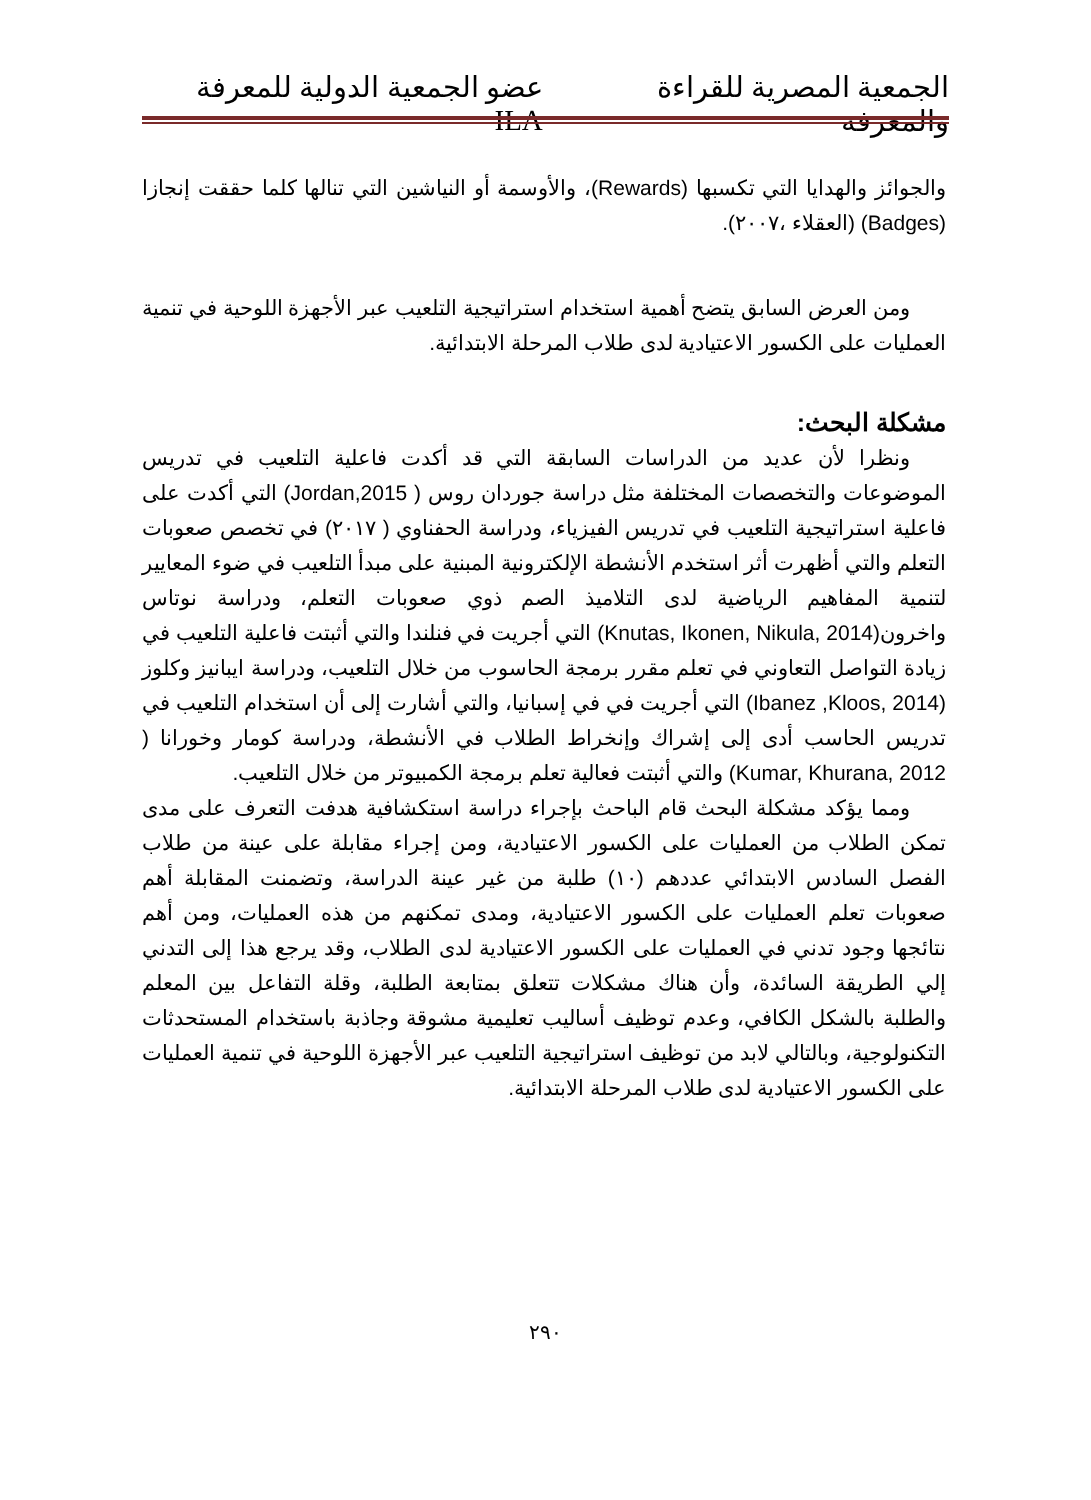الجمعية المصرية للقراءة والمعرفة عضو الجمعية الدولية للمعرفة ILA
والجوائز والهدايا التي تكسبها (Rewards)، والأوسمة أو النياشين التي تنالها كلما حققت إنجازا (Badges) (العقلاء ،٢٠٠٧).
ومن العرض السابق يتضح أهمية استخدام استراتيجية التلعيب عبر الأجهزة اللوحية في تنمية العمليات على الكسور الاعتيادية لدى طلاب المرحلة الابتدائية.
مشكلة البحث:
ونظرا لأن عديد من الدراسات السابقة التي قد أكدت فاعلية التلعيب في تدريس الموضوعات والتخصصات المختلفة مثل دراسة جوردان روس ( Jordan,2015) التي أكدت على فاعلية استراتيجية التلعيب في تدريس الفيزياء، ودراسة الحفناوي ( ٢٠١٧) في تخصص صعوبات التعلم والتي أظهرت أثر استخدم الأنشطة الإلكترونية المبنية على مبدأ التلعيب في ضوء المعايير لتنمية المفاهيم الرياضية لدى التلاميذ الصم ذوي صعوبات التعلم، ودراسة نوتاس واخرون(Knutas, Ikonen, Nikula, 2014) التي أجريت في فنلندا والتي أثبتت فاعلية التلعيب في زيادة التواصل التعاوني في تعلم مقرر برمجة الحاسوب من خلال التلعيب، ودراسة ايبانيز وكلوز (Ibanez ,Kloos, 2014) التي أجريت في في إسبانيا، والتي أشارت إلى أن استخدام التلعيب في تدريس الحاسب أدى إلى إشراك وإنخراط الطلاب في الأنشطة، ودراسة كومار وخورانا ( Kumar, Khurana, 2012) والتي أثبتت فعالية تعلم برمجة الكمبيوتر من خلال التلعيب.
ومما يؤكد مشكلة البحث قام الباحث بإجراء دراسة استكشافية هدفت التعرف على مدى تمكن الطلاب من العمليات على الكسور الاعتيادية، ومن إجراء مقابلة على عينة من طلاب الفصل السادس الابتدائي عددهم (١٠) طلبة من غير عينة الدراسة، وتضمنت المقابلة أهم صعوبات تعلم العمليات على الكسور الاعتيادية، ومدى تمكنهم من هذه العمليات، ومن أهم نتائجها وجود تدني في العمليات على الكسور الاعتيادية لدى الطلاب، وقد يرجع هذا إلى التدني إلي الطريقة السائدة، وأن هناك مشكلات تتعلق بمتابعة الطلبة، وقلة التفاعل بين المعلم والطلبة بالشكل الكافي، وعدم توظيف أساليب تعليمية مشوقة وجاذبة باستخدام المستحدثات التكنولوجية، وبالتالي لابد من توظيف استراتيجية التلعيب عبر الأجهزة اللوحية في تنمية العمليات على الكسور الاعتيادية لدى طلاب المرحلة الابتدائية.
٢٩٠